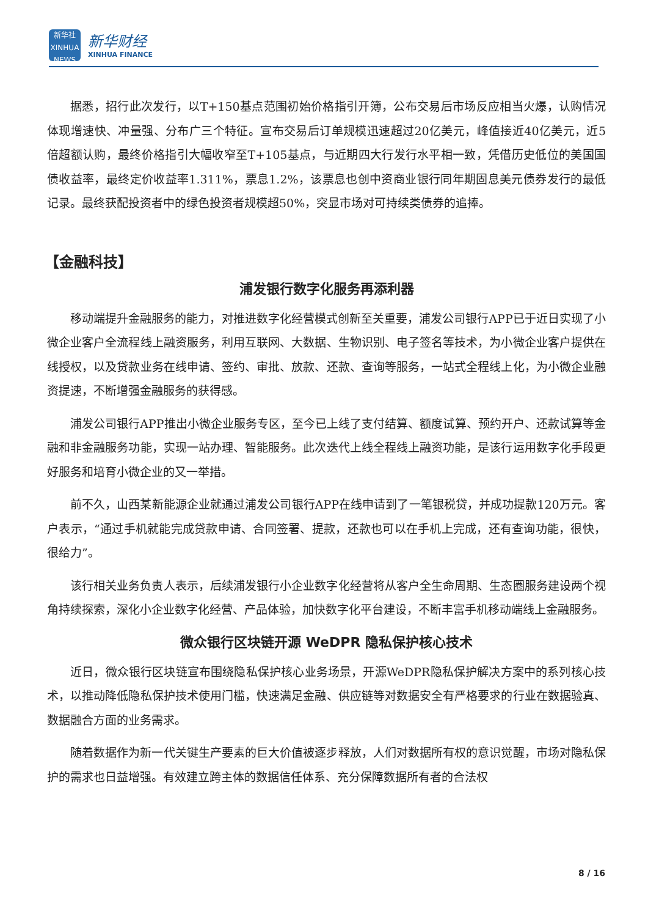新华社
XINHUA NEWS
新华财经
XINHUA FINANCE
据悉，招行此次发行，以T+150基点范围初始价格指引开簿，公布交易后市场反应相当火爆，认购情况体现增速快、冲量强、分布广三个特征。宣布交易后订单规模迅速超过20亿美元，峰值接近40亿美元，近5倍超额认购，最终价格指引大幅收窄至T+105基点，与近期四大行发行水平相一致，凭借历史低位的美国国债收益率，最终定价收益率1.311%，票息1.2%，该票息也创中资商业银行同年期固息美元债券发行的最低记录。最终获配投资者中的绿色投资者规模超50%，突显市场对可持续类债券的追捧。
【金融科技】
浦发银行数字化服务再添利器
移动端提升金融服务的能力，对推进数字化经营模式创新至关重要，浦发公司银行APP已于近日实现了小微企业客户全流程线上融资服务，利用互联网、大数据、生物识别、电子签名等技术，为小微企业客户提供在线授权，以及贷款业务在线申请、签约、审批、放款、还款、查询等服务，一站式全程线上化，为小微企业融资提速，不断增强金融服务的获得感。
浦发公司银行APP推出小微企业服务专区，至今已上线了支付结算、额度试算、预约开户、还款试算等金融和非金融服务功能，实现一站办理、智能服务。此次迭代上线全程线上融资功能，是该行运用数字化手段更好服务和培育小微企业的又一举措。
前不久，山西某新能源企业就通过浦发公司银行APP在线申请到了一笔银税贷，并成功提款120万元。客户表示，“通过手机就能完成贷款申请、合同签署、提款，还款也可以在手机上完成，还有查询功能，很快，很给力”。
该行相关业务负责人表示，后续浦发银行小企业数字化经营将从客户全生命周期、生态圈服务建设两个视角持续探索，深化小企业数字化经营、产品体验，加快数字化平台建设，不断丰富手机移动端线上金融服务。
微众银行区块链开源 WeDPR 隐私保护核心技术
近日，微众银行区块链宣布围绕隐私保护核心业务场景，开源WeDPR隐私保护解决方案中的系列核心技术，以推动降低隐私保护技术使用门槛，快速满足金融、供应链等对数据安全有严格要求的行业在数据验真、数据融合方面的业务需求。
随着数据作为新一代关键生产要素的巨大价值被逐步释放，人们对数据所有权的意识觉醒，市场对隐私保护的需求也日益增强。有效建立跨主体的数据信任体系、充分保障数据所有者的合法权
8 / 16